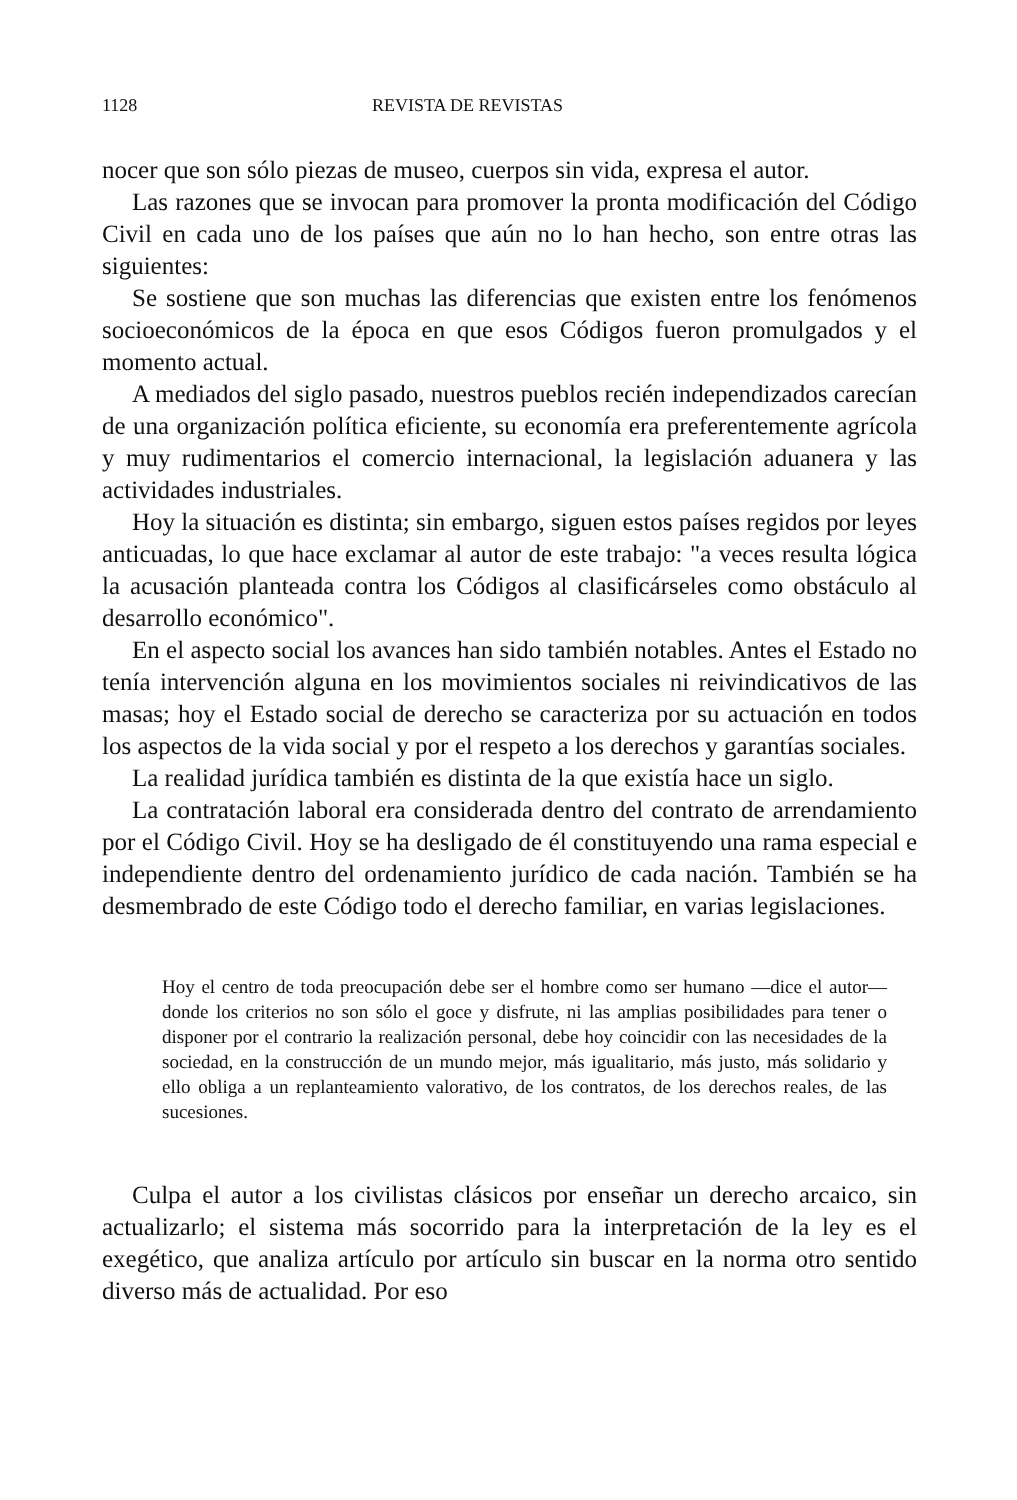1128 REVISTA DE REVISTAS
nocer que son sólo piezas de museo, cuerpos sin vida, expresa el autor.
Las razones que se invocan para promover la pronta modificación del Código Civil en cada uno de los países que aún no lo han hecho, son entre otras las siguientes:
Se sostiene que son muchas las diferencias que existen entre los fenómenos socioeconómicos de la época en que esos Códigos fueron promulgados y el momento actual.
A mediados del siglo pasado, nuestros pueblos recién independizados carecían de una organización política eficiente, su economía era preferentemente agrícola y muy rudimentarios el comercio internacional, la legislación aduanera y las actividades industriales.
Hoy la situación es distinta; sin embargo, siguen estos países regidos por leyes anticuadas, lo que hace exclamar al autor de este trabajo: "a veces resulta lógica la acusación planteada contra los Códigos al clasificárseles como obstáculo al desarrollo económico".
En el aspecto social los avances han sido también notables. Antes el Estado no tenía intervención alguna en los movimientos sociales ni reivindicativos de las masas; hoy el Estado social de derecho se caracteriza por su actuación en todos los aspectos de la vida social y por el respeto a los derechos y garantías sociales.
La realidad jurídica también es distinta de la que existía hace un siglo.
La contratación laboral era considerada dentro del contrato de arrendamiento por el Código Civil. Hoy se ha desligado de él constituyendo una rama especial e independiente dentro del ordenamiento jurídico de cada nación. También se ha desmembrado de este Código todo el derecho familiar, en varias legislaciones.
Hoy el centro de toda preocupación debe ser el hombre como ser humano —dice el autor— donde los criterios no son sólo el goce y disfrute, ni las amplias posibilidades para tener o disponer por el contrario la realización personal, debe hoy coincidir con las necesidades de la sociedad, en la construcción de un mundo mejor, más igualitario, más justo, más solidario y ello obliga a un replanteamiento valorativo, de los contratos, de los derechos reales, de las sucesiones.
Culpa el autor a los civilistas clásicos por enseñar un derecho arcaico, sin actualizarlo; el sistema más socorrido para la interpretación de la ley es el exegético, que analiza artículo por artículo sin buscar en la norma otro sentido diverso más de actualidad. Por eso